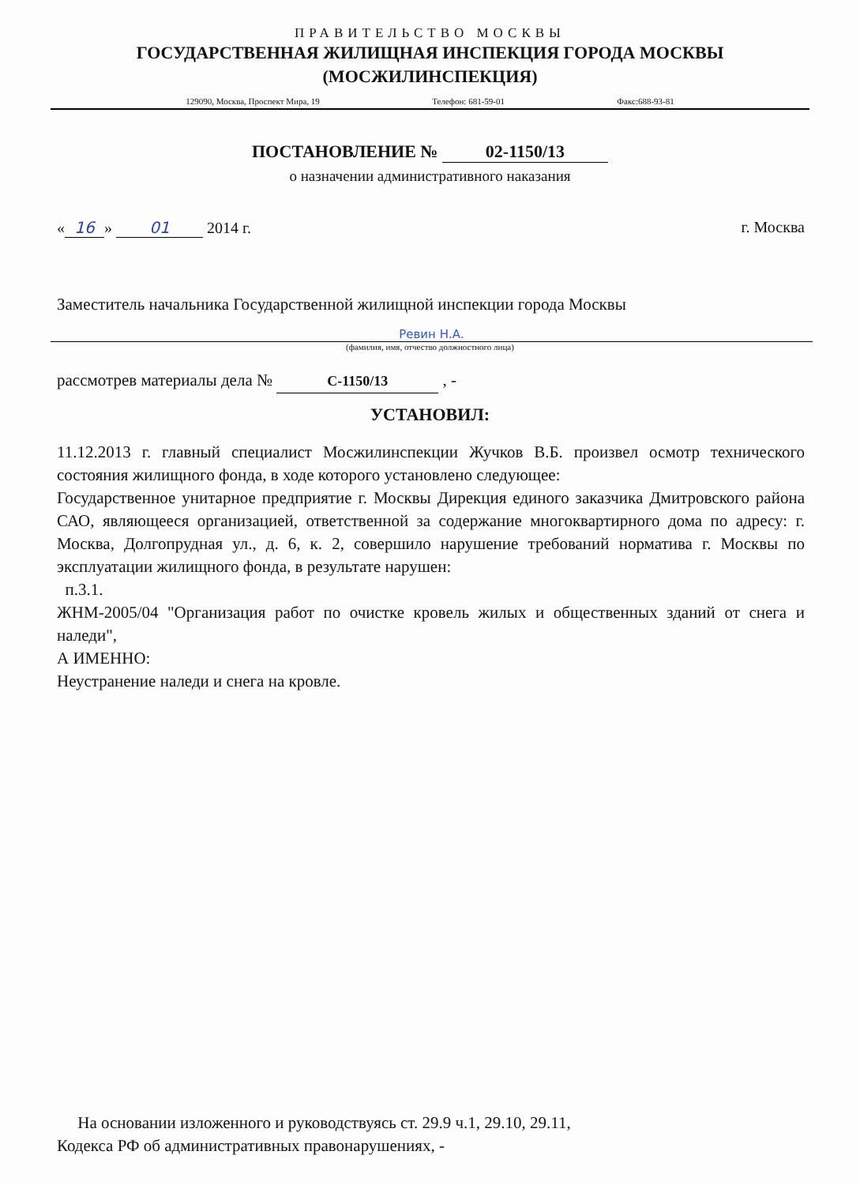ПРАВИТЕЛЬСТВО МОСКВЫ
ГОСУДАРСТВЕННАЯ ЖИЛИЩНАЯ ИНСПЕКЦИЯ ГОРОДА МОСКВЫ
(МОСЖИЛИНСПЕКЦИЯ)
129090, Москва, Проспект Мира, 19 Телефон: 681-59-01 Факс:688-93-81
ПОСТАНОВЛЕНИЕ № 02-1150/13
о назначении административного наказания
« 16 » 01 2014 г. г. Москва
Заместитель начальника Государственной жилищной инспекции города Москвы
Ревин Н.А.
(фамилия, имя, отчество должностного лица)
рассмотрев материалы дела № С-1150/13 , -
УСТАНОВИЛ:
11.12.2013 г. главный специалист Мосжилинспекции Жучков В.Б. произвел осмотр технического состояния жилищного фонда, в ходе которого установлено следующее:
Государственное унитарное предприятие г. Москвы Дирекция единого заказчика Дмитровского района САО, являющееся организацией, ответственной за содержание многоквартирного дома по адресу: г. Москва, Долгопрудная ул., д. 6, к. 2, совершило нарушение требований норматива г. Москвы по эксплуатации жилищного фонда, в результате нарушен:
п.3.1.
ЖНМ-2005/04 "Организация работ по очистке кровель жилых и общественных зданий от снега и наледи",
А ИМЕННО:
Неустранение наледи и снега на кровле.
На основании изложенного и руководствуясь ст. 29.9 ч.1, 29.10, 29.11,
Кодекса РФ об административных правонарушениях, -